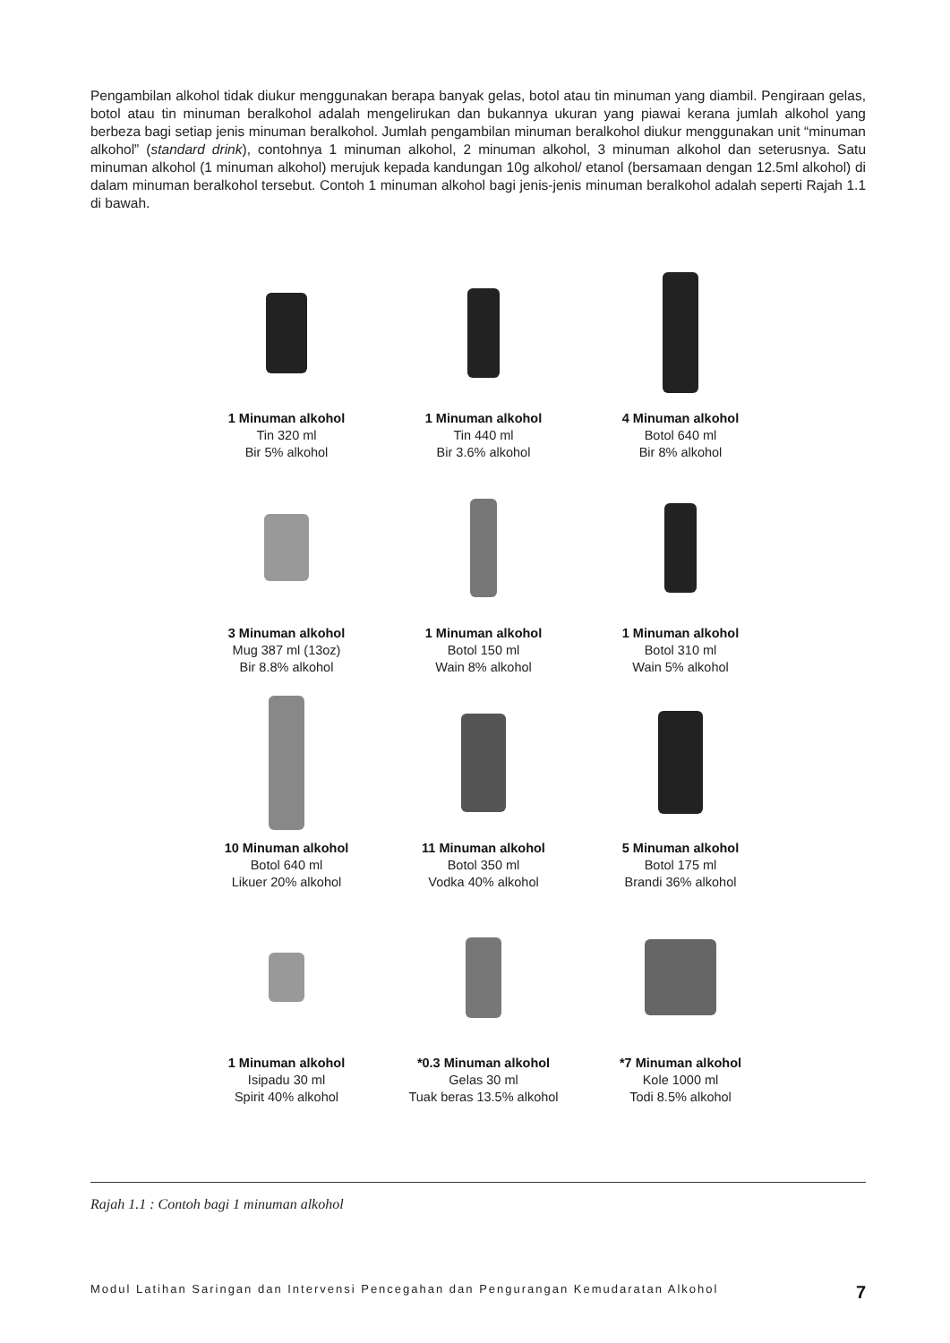Pengambilan alkohol tidak diukur menggunakan berapa banyak gelas, botol atau tin minuman yang diambil. Pengiraan gelas, botol atau tin minuman beralkohol adalah mengelirukan dan bukannya ukuran yang piawai kerana jumlah alkohol yang berbeza bagi setiap jenis minuman beralkohol. Jumlah pengambilan minuman beralkohol diukur menggunakan unit “minuman alkohol” (standard drink), contohnya 1 minuman alkohol, 2 minuman alkohol, 3 minuman alkohol dan seterusnya. Satu minuman alkohol (1 minuman alkohol) merujuk kepada kandungan 10g alkohol/ etanol (bersamaan dengan 12.5ml alkohol) di dalam minuman beralkohol tersebut. Contoh 1 minuman alkohol bagi jenis-jenis minuman beralkohol adalah seperti Rajah 1.1 di bawah.
1 Minuman alkohol
Tin 320 ml
Bir 5% alkohol
1 Minuman alkohol
Tin 440 ml
Bir 3.6% alkohol
4 Minuman alkohol
Botol 640 ml
Bir 8% alkohol
3 Minuman alkohol
Mug 387 ml (13oz)
Bir 8.8% alkohol
1 Minuman alkohol
Botol 150 ml
Wain 8% alkohol
1 Minuman alkohol
Botol 310 ml
Wain 5% alkohol
10 Minuman alkohol
Botol 640 ml
Likuer 20% alkohol
11 Minuman alkohol
Botol 350 ml
Vodka 40% alkohol
5 Minuman alkohol
Botol 175 ml
Brandi 36% alkohol
1 Minuman alkohol
Isipadu 30 ml
Spirit 40% alkohol
*0.3 Minuman alkohol
Gelas 30 ml
Tuak beras 13.5% alkohol
*7 Minuman alkohol
Kole 1000 ml
Todi 8.5% alkohol
Rajah 1.1 : Contoh bagi 1 minuman alkohol
Modul Latihan Saringan dan Intervensi Pencegahan dan Pengurangan Kemudaratan Alkohol 7